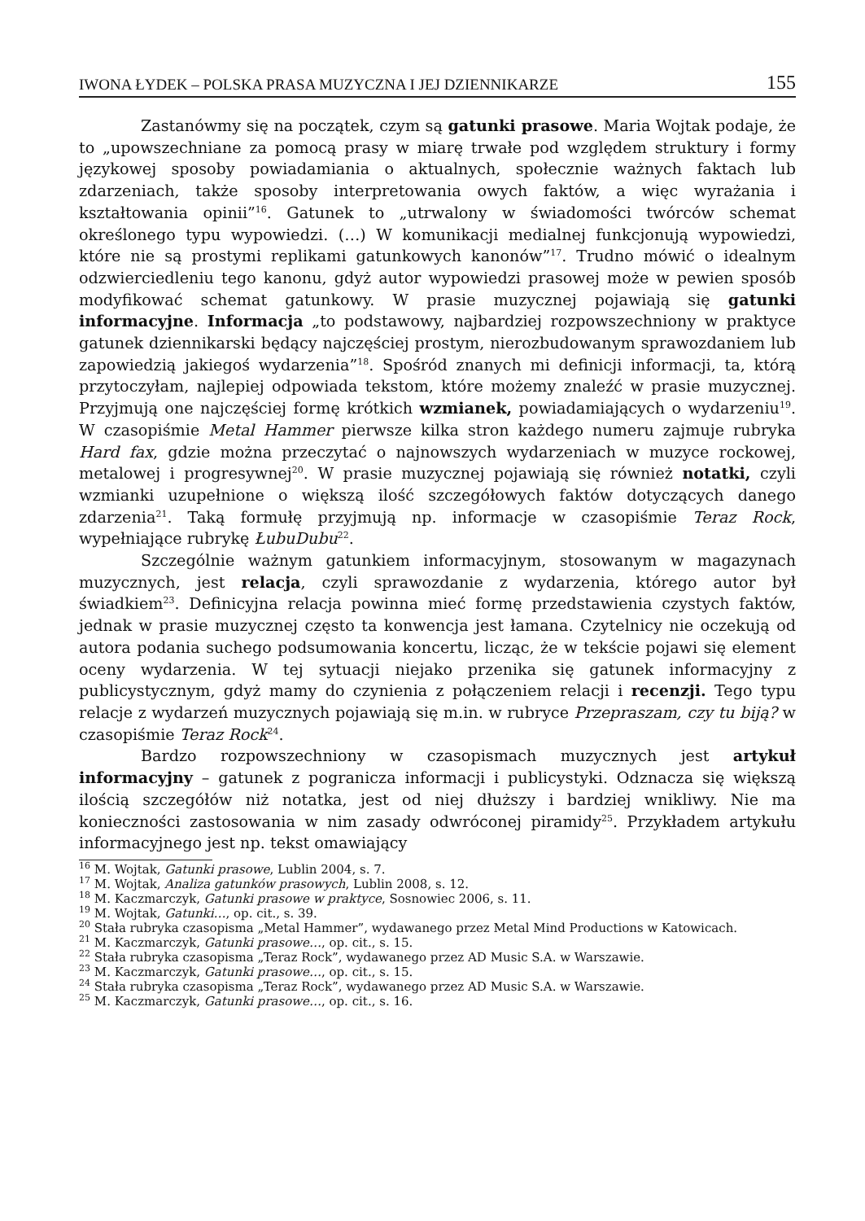IWONA ŁYDEK – POLSKA PRASA MUZYCZNA I JEJ DZIENNIKARZE 155
Zastanówmy się na początek, czym są gatunki prasowe. Maria Wojtak podaje, że to „upowszechniane za pomocą prasy w miarę trwałe pod względem struktury i formy językowej sposoby powiadamiania o aktualnych, społecznie ważnych faktach lub zdarzeniach, także sposoby interpretowania owych faktów, a więc wyrażania i kształtowania opinii”<sup>16</sup>. Gatunek to „utrwalony w świadomości twórców schemat określonego typu wypowiedzi. (…) W komunikacji medialnej funkcjonują wypowiedzi, które nie są prostymi replikami gatunkowych kanonów”<sup>17</sup>. Trudno mówić o idealnym odzwierciedleniu tego kanonu, gdyż autor wypowiedzi prasowej może w pewien sposób modyfikować schemat gatunkowy. W prasie muzycznej pojawiają się gatunki informacyjne. Informacja „to podstawowy, najbardziej rozpowszechniony w praktyce gatunek dziennikarski będący najczęściej prostym, nierozbudowanym sprawozdaniem lub zapowiedzią jakiegoś wydarzenia”<sup>18</sup>. Spośród znanych mi definicji informacji, ta, którą przytoczyłam, najlepiej odpowiada tekstom, które możemy znaleźć w prasie muzycznej. Przyjmują one najczęściej formę krótkich wzmianek, powiadamiających o wydarzeniu<sup>19</sup>. W czasopiśmie Metal Hammer pierwsze kilka stron każdego numeru zajmuje rubryka Hard fax, gdzie można przeczytać o najnowszych wydarzeniach w muzyce rockowej, metalowej i progresywnej<sup>20</sup>. W prasie muzycznej pojawiają się również notatki, czyli wzmianki uzupełnione o większą ilość szczegółowych faktów dotyczących danego zdarzenia<sup>21</sup>. Taką formułę przyjmują np. informacje w czasopiśmie Teraz Rock, wypełniające rubrykę ŁubuDubu<sup>22</sup>.
Szczególnie ważnym gatunkiem informacyjnym, stosowanym w magazynach muzycznych, jest relacja, czyli sprawozdanie z wydarzenia, którego autor był świadkiem<sup>23</sup>. Definicyjna relacja powinna mieć formę przedstawienia czystych faktów, jednak w prasie muzycznej często ta konwencja jest łamana. Czytelnicy nie oczekują od autora podania suchego podsumowania koncertu, licząc, że w tekście pojawi się element oceny wydarzenia. W tej sytuacji niejako przenika się gatunek informacyjny z publicystycznym, gdyż mamy do czynienia z połączeniem relacji i recenzji. Tego typu relacje z wydarzeń muzycznych pojawiają się m.in. w rubryce Przepraszam, czy tu biją? w czasopiśmie Teraz Rock<sup>24</sup>.
Bardzo rozpowszechniony w czasopismach muzycznych jest artykuł informacyjny – gatunek z pogranicza informacji i publicystyki. Odznacza się większą ilością szczegółów niż notatka, jest od niej dłuższy i bardziej wnikliwy. Nie ma konieczności zastosowania w nim zasady odwróconej piramidy<sup>25</sup>. Przykładem artykułu informacyjnego jest np. tekst omawiający
<sup>16</sup> M. Wojtak, Gatunki prasowe, Lublin 2004, s. 7.
<sup>17</sup> M. Wojtak, Analiza gatunków prasowych, Lublin 2008, s. 12.
<sup>18</sup> M. Kaczmarczyk, Gatunki prasowe w praktyce, Sosnowiec 2006, s. 11.
<sup>19</sup> M. Wojtak, Gatunki…, op. cit., s. 39.
<sup>20</sup> Stała rubryka czasopisma „Metal Hammer”, wydawanego przez Metal Mind Productions w Katowicach.
<sup>21</sup> M. Kaczmarczyk, Gatunki prasowe…, op. cit., s. 15.
<sup>22</sup> Stała rubryka czasopisma „Teraz Rock”, wydawanego przez AD Music S.A. w Warszawie.
<sup>23</sup> M. Kaczmarczyk, Gatunki prasowe…, op. cit., s. 15.
<sup>24</sup> Stała rubryka czasopisma „Teraz Rock”, wydawanego przez AD Music S.A. w Warszawie.
<sup>25</sup> M. Kaczmarczyk, Gatunki prasowe…, op. cit., s. 16.